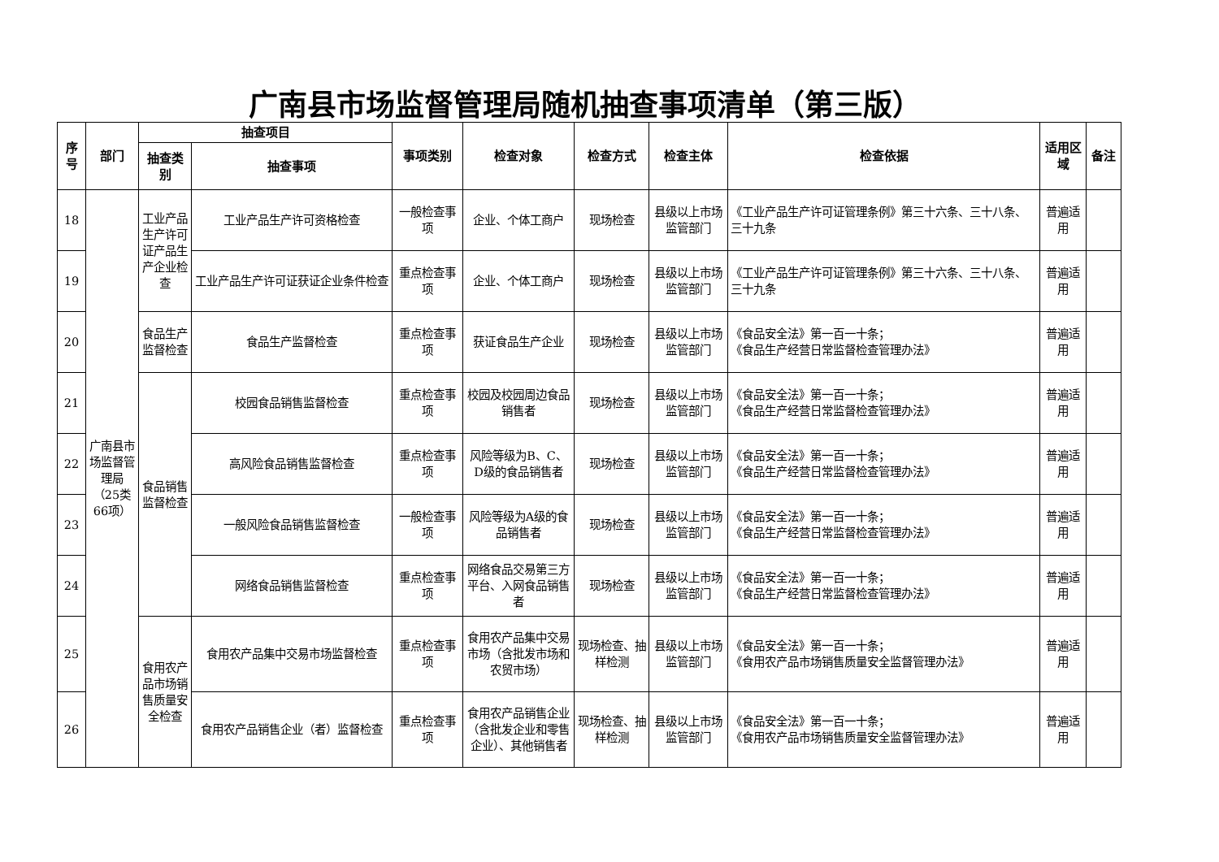广南县市场监督管理局随机抽查事项清单（第三版）
| 序号 | 部门 | 抽查项目 | | 事项类别 | 检查对象 | 检查方式 | 检查主体 | 检查依据 | 适用区域 | 备注 |
| --- | --- | --- | --- | --- | --- | --- | --- | --- | --- | --- |
| | | 抽查类别 | 抽查事项 | | | | | | | |
| 18 | 广南县市场监督管理局（25类66项） | 工业产品生产许可证产品生产企业检查 | 工业产品生产许可资格检查 | 一般检查事项 | 企业、个体工商户 | 现场检查 | 县级以上市场监管部门 | 《工业产品生产许可证管理条例》第三十六条、三十八条、三十九条 | 普遍适用 | |
| 19 | | | 工业产品生产许可证获证企业条件检查 | 重点检查事项 | 企业、个体工商户 | 现场检查 | 县级以上市场监管部门 | 《工业产品生产许可证管理条例》第三十六条、三十八条、三十九条 | 普遍适用 | |
| 20 | | 食品生产监督检查 | 食品生产监督检查 | 重点检查事项 | 获证食品生产企业 | 现场检查 | 县级以上市场监管部门 | 《食品安全法》第一百一十条； 《食品生产经营日常监督检查管理办法》 | 普遍适用 | |
| 21 | | 食品销售监督检查 | 校园食品销售监督检查 | 重点检查事项 | 校园及校园周边食品销售者 | 现场检查 | 县级以上市场监管部门 | 《食品安全法》第一百一十条； 《食品生产经营日常监督检查管理办法》 | 普遍适用 | |
| 22 | | | 高风险食品销售监督检查 | 重点检查事项 | 风险等级为B、C、D级的食品销售者 | 现场检查 | 县级以上市场监管部门 | 《食品安全法》第一百一十条； 《食品生产经营日常监督检查管理办法》 | 普遍适用 | |
| 23 | | | 一般风险食品销售监督检查 | 一般检查事项 | 风险等级为A级的食品销售者 | 现场检查 | 县级以上市场监管部门 | 《食品安全法》第一百一十条； 《食品生产经营日常监督检查管理办法》 | 普遍适用 | |
| 24 | | | 网络食品销售监督检查 | 重点检查事项 | 网络食品交易第三方平台、入网食品销售者 | 现场检查 | 县级以上市场监管部门 | 《食品安全法》第一百一十条； 《食品生产经营日常监督检查管理办法》 | 普遍适用 | |
| 25 | | 食用农产品市场销售质量安全检查 | 食用农产品集中交易市场监督检查 | 重点检查事项 | 食用农产品集中交易市场（含批发市场和农贸市场） | 现场检查、抽样检测 | 县级以上市场监管部门 | 《食品安全法》第一百一十条； 《食用农产品市场销售质量安全监督管理办法》 | 普遍适用 | |
| 26 | | | 食用农产品销售企业（者）监督检查 | 重点检查事项 | 食用农产品销售企业（含批发企业和零售企业）、其他销售者 | 现场检查、抽样检测 | 县级以上市场监管部门 | 《食品安全法》第一百一十条； 《食用农产品市场销售质量安全监督管理办法》 | 普遍适用 | |